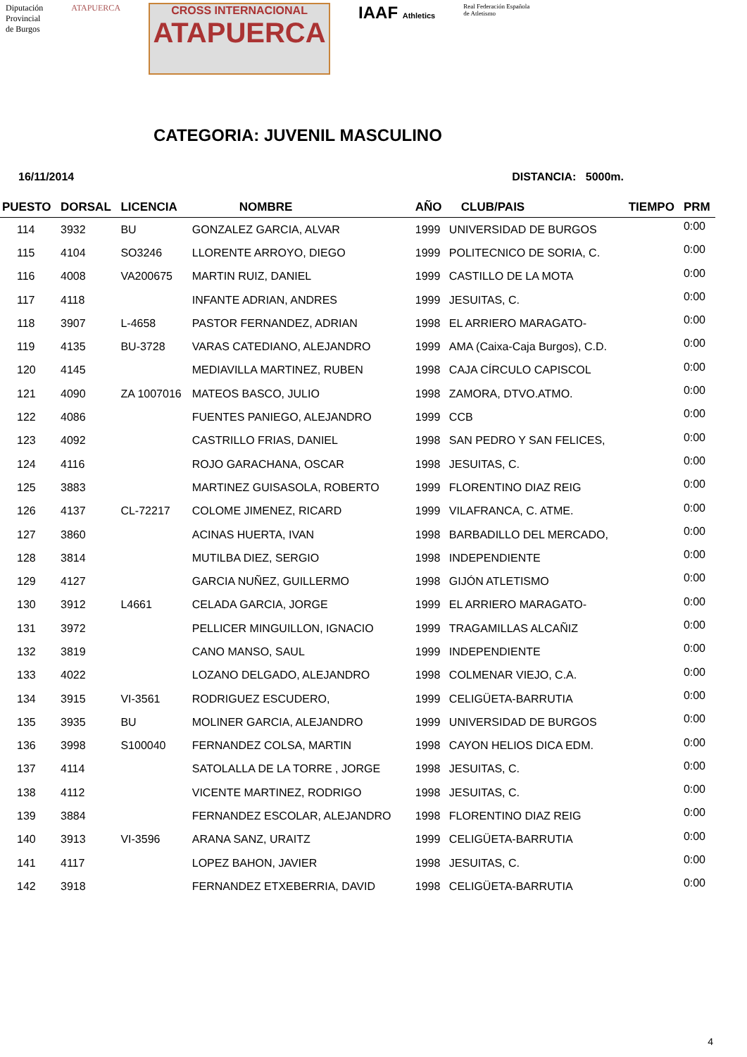Diputación
Provincial
de Burgos
ATAPUERCA
CROSS INTERNACIONAL
ATAPUERCA
IAAF Athletics
Real Federación Española
de Atletismo
CATEGORIA: JUVENIL MASCULINO
16/11/2014 DISTANCIA: 5000m.
| PUESTO | DORSAL | LICENCIA | NOMBRE | AÑO | CLUB/PAIS | TIEMPO | PRM |
| --- | --- | --- | --- | --- | --- | --- | --- |
| 114 | 3932 | BU | GONZALEZ GARCIA, ALVAR | 1999 | UNIVERSIDAD DE BURGOS | | 0:00 |
| 115 | 4104 | SO3246 | LLORENTE ARROYO, DIEGO | 1999 | POLITECNICO DE SORIA, C. | | 0:00 |
| 116 | 4008 | VA200675 | MARTIN RUIZ, DANIEL | 1999 | CASTILLO DE LA MOTA | | 0:00 |
| 117 | 4118 | | INFANTE ADRIAN, ANDRES | 1999 | JESUITAS, C. | | 0:00 |
| 118 | 3907 | L-4658 | PASTOR FERNANDEZ, ADRIAN | 1998 | EL ARRIERO MARAGATO- | | 0:00 |
| 119 | 4135 | BU-3728 | VARAS CATEDIANO, ALEJANDRO | 1999 | AMA (Caixa-Caja Burgos), C.D. | | 0:00 |
| 120 | 4145 | | MEDIAVILLA MARTINEZ, RUBEN | 1998 | CAJA CÍRCULO CAPISCOL | | 0:00 |
| 121 | 4090 | ZA 1007016 | MATEOS BASCO, JULIO | 1998 | ZAMORA, DTVO.ATMO. | | 0:00 |
| 122 | 4086 | | FUENTES PANIEGO, ALEJANDRO | 1999 | CCB | | 0:00 |
| 123 | 4092 | | CASTRILLO FRIAS, DANIEL | 1998 | SAN PEDRO Y SAN FELICES, | | 0:00 |
| 124 | 4116 | | ROJO GARACHANA, OSCAR | 1998 | JESUITAS, C. | | 0:00 |
| 125 | 3883 | | MARTINEZ GUISASOLA, ROBERTO | 1999 | FLORENTINO DIAZ REIG | | 0:00 |
| 126 | 4137 | CL-72217 | COLOME JIMENEZ, RICARD | 1999 | VILAFRANCA, C. ATME. | | 0:00 |
| 127 | 3860 | | ACINAS HUERTA, IVAN | 1998 | BARBADILLO DEL MERCADO, | | 0:00 |
| 128 | 3814 | | MUTILBA DIEZ, SERGIO | 1998 | INDEPENDIENTE | | 0:00 |
| 129 | 4127 | | GARCIA NUÑEZ, GUILLERMO | 1998 | GIJÓN ATLETISMO | | 0:00 |
| 130 | 3912 | L4661 | CELADA GARCIA, JORGE | 1999 | EL ARRIERO MARAGATO- | | 0:00 |
| 131 | 3972 | | PELLICER MINGUILLON, IGNACIO | 1999 | TRAGAMILLAS ALCAÑIZ | | 0:00 |
| 132 | 3819 | | CANO MANSO, SAUL | 1999 | INDEPENDIENTE | | 0:00 |
| 133 | 4022 | | LOZANO DELGADO, ALEJANDRO | 1998 | COLMENAR VIEJO, C.A. | | 0:00 |
| 134 | 3915 | VI-3561 | RODRIGUEZ ESCUDERO, | 1999 | CELIGÜETA-BARRUTIA | | 0:00 |
| 135 | 3935 | BU | MOLINER GARCIA, ALEJANDRO | 1999 | UNIVERSIDAD DE BURGOS | | 0:00 |
| 136 | 3998 | S100040 | FERNANDEZ COLSA, MARTIN | 1998 | CAYON HELIOS DICA EDM. | | 0:00 |
| 137 | 4114 | | SATOLALLA DE LA TORRE , JORGE | 1998 | JESUITAS, C. | | 0:00 |
| 138 | 4112 | | VICENTE MARTINEZ, RODRIGO | 1998 | JESUITAS, C. | | 0:00 |
| 139 | 3884 | | FERNANDEZ ESCOLAR, ALEJANDRO | 1998 | FLORENTINO DIAZ REIG | | 0:00 |
| 140 | 3913 | VI-3596 | ARANA SANZ, URAITZ | 1999 | CELIGÜETA-BARRUTIA | | 0:00 |
| 141 | 4117 | | LOPEZ BAHON, JAVIER | 1998 | JESUITAS, C. | | 0:00 |
| 142 | 3918 | | FERNANDEZ ETXEBERRIA, DAVID | 1998 | CELIGÜETA-BARRUTIA | | 0:00 |
4